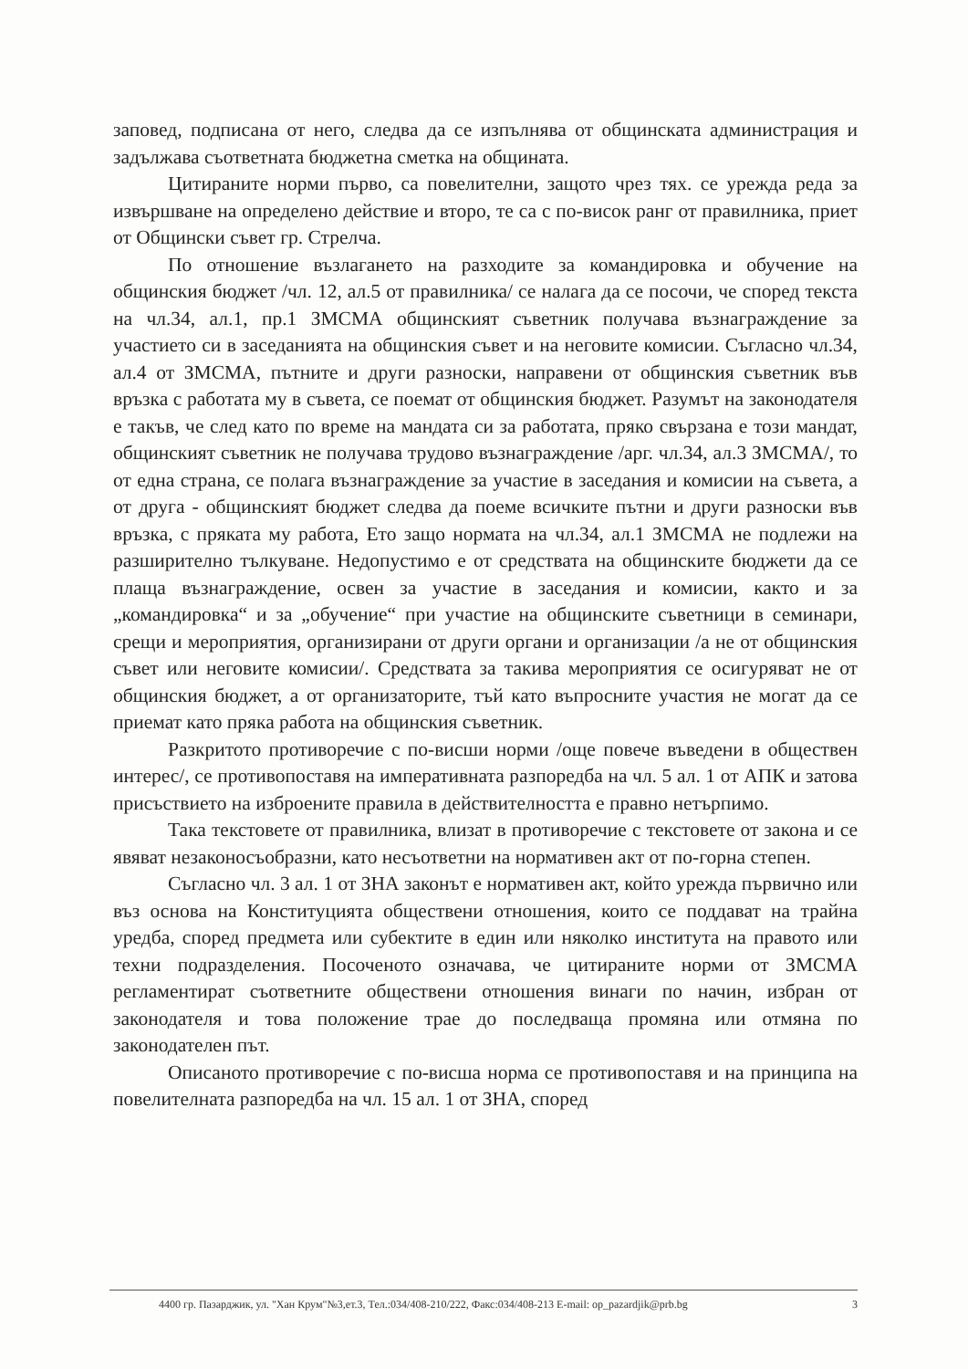заповед, подписана от него, следва да се изпълнява от общинската администрация и задължава съответната бюджетна сметка на общината.
Цитираните норми първо, са повелителни, защото чрез тях. се урежда реда за извършване на определено действие и второ, те са с по-висок ранг от правилника, приет от Общински съвет гр. Стрелча.
По отношение възлагането на разходите за командировка и обучение на общинския бюджет /чл. 12, ал.5 от правилника/ се налага да се посочи, че според текста на чл.34, ал.1, пр.1 ЗМСМА общинският съветник получава възнаграждение за участието си в заседанията на общинския съвет и на неговите комисии. Съгласно чл.34, ал.4 от ЗМСМА, пътните и други разноски, направени от общинския съветник във връзка с работата му в съвета, се поемат от общинския бюджет. Разумът на законодателя е такъв, че след като по време на мандата си за работата, пряко свързана е този мандат, общинският съветник не получава трудово възнаграждение /арг. чл.34, ал.3 ЗМСМА/, то от една страна, се полага възнаграждение за участие в заседания и комисии на съвета, а от друга - общинският бюджет следва да поеме всичките пътни и други разноски във връзка, с пряката му работа, Ето защо нормата на чл.34, ал.1 ЗМСМА не подлежи на разширително тълкуване. Недопустимо е от средствата на общинските бюджети да се плаща възнаграждение, освен за участие в заседания и комисии, както и за „командировка“ и за „обучение“ при участие на общинските съветници в семинари, срещи и мероприятия, организирани от други органи и организации /а не от общинския съвет или неговите комисии/. Средствата за такива мероприятия се осигуряват не от общинския бюджет, а от организаторите, тъй като въпросните участия не могат да се приемат като пряка работа на общинския съветник.
Разкритото противоречие с по-висши норми /още повече въведени в обществен интерес/, се противопоставя на императивната разпоредба на чл. 5 ал. 1 от АПК и затова присъствието на изброените правила в действителността е правно нетърпимо.
Така текстовете от правилника, влизат в противоречие с текстовете от закона и се явяват незаконосъобразни, като несъответни на нормативен акт от по-горна степен.
Съгласно чл. 3 ал. 1 от ЗНА законът е нормативен акт, който урежда първично или въз основа на Конституцията обществени отношения, които се поддават на трайна уредба, според предмета или субектите в един или няколко института на правото или техни подразделения. Посоченото означава, че цитираните норми от ЗМСМА регламентират съответните обществени отношения винаги по начин, избран от законодателя и това положение трае до последваща промяна или отмяна по законодателен път.
Описаното противоречие с по-висша норма се противопоставя и на принципа на повелителната разпоредба на чл. 15 ал. 1 от ЗНА, според
4400 гр. Пазарджик, ул. "Хан Крум"№3,ет.3, Тел.:034/408-210/222, Факс:034/408-213 E-mail: op_pazardjik@prb.bg 3